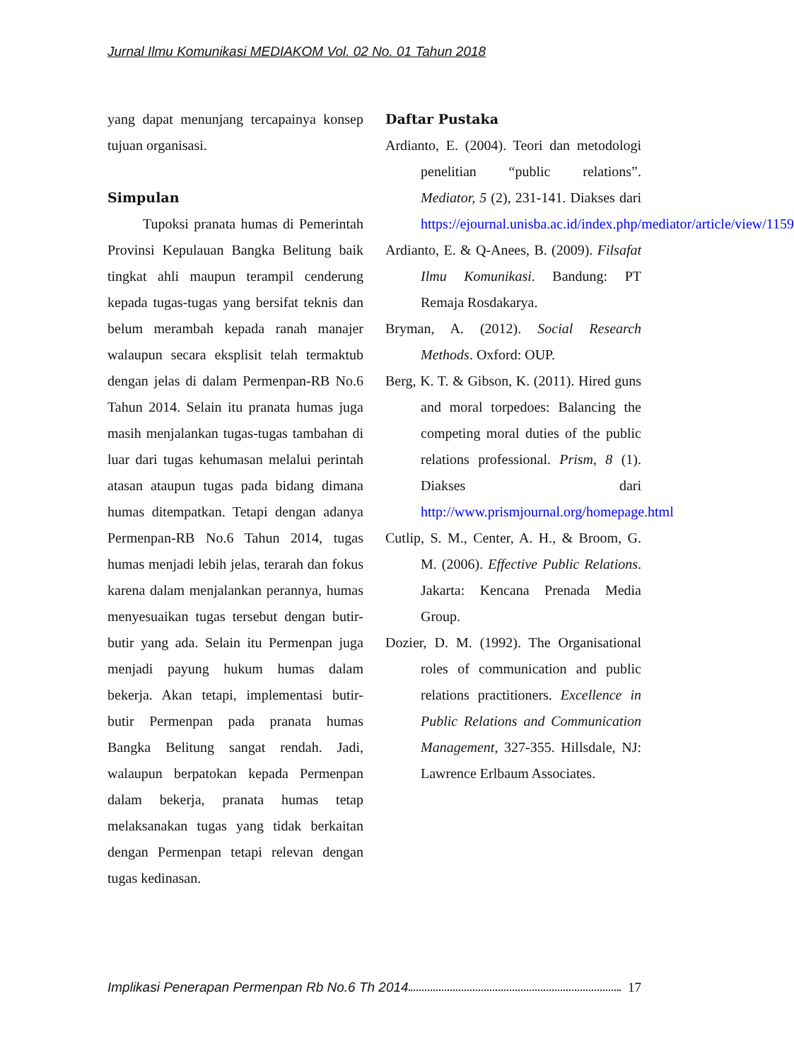Jurnal Ilmu Komunikasi MEDIAKOM Vol. 02 No. 01 Tahun 2018
yang dapat menunjang tercapainya konsep tujuan organisasi.
Simpulan
Tupoksi pranata humas di Pemerintah Provinsi Kepulauan Bangka Belitung baik tingkat ahli maupun terampil cenderung kepada tugas-tugas yang bersifat teknis dan belum merambah kepada ranah manajer walaupun secara eksplisit telah termaktub dengan jelas di dalam Permenpan-RB No.6 Tahun 2014. Selain itu pranata humas juga masih menjalankan tugas-tugas tambahan di luar dari tugas kehumasan melalui perintah atasan ataupun tugas pada bidang dimana humas ditempatkan. Tetapi dengan adanya Permenpan-RB No.6 Tahun 2014, tugas humas menjadi lebih jelas, terarah dan fokus karena dalam menjalankan perannya, humas menyesuaikan tugas tersebut dengan butir-butir yang ada. Selain itu Permenpan juga menjadi payung hukum humas dalam bekerja. Akan tetapi, implementasi butir-butir Permenpan pada pranata humas Bangka Belitung sangat rendah. Jadi, walaupun berpatokan kepada Permenpan dalam bekerja, pranata humas tetap melaksanakan tugas yang tidak berkaitan dengan Permenpan tetapi relevan dengan tugas kedinasan.
Daftar Pustaka
Ardianto, E. (2004). Teori dan metodologi penelitian “public relations”. Mediator, 5 (2), 231-141. Diakses dari https://ejournal.unisba.ac.id/index.php/mediator/article/view/1159
Ardianto, E. & Q-Anees, B. (2009). Filsafat Ilmu Komunikasi. Bandung: PT Remaja Rosdakarya.
Bryman, A. (2012). Social Research Methods. Oxford: OUP.
Berg, K. T. & Gibson, K. (2011). Hired guns and moral torpedoes: Balancing the competing moral duties of the public relations professional. Prism, 8 (1). Diakses dari http://www.prismjournal.org/homepage.html
Cutlip, S. M., Center, A. H., & Broom, G. M. (2006). Effective Public Relations. Jakarta: Kencana Prenada Media Group.
Dozier, D. M. (1992). The Organisational roles of communication and public relations practitioners. Excellence in Public Relations and Communication Management, 327-355. Hillsdale, NJ: Lawrence Erlbaum Associates.
Implikasi Penerapan Permenpan Rb No.6 Th 2014 17